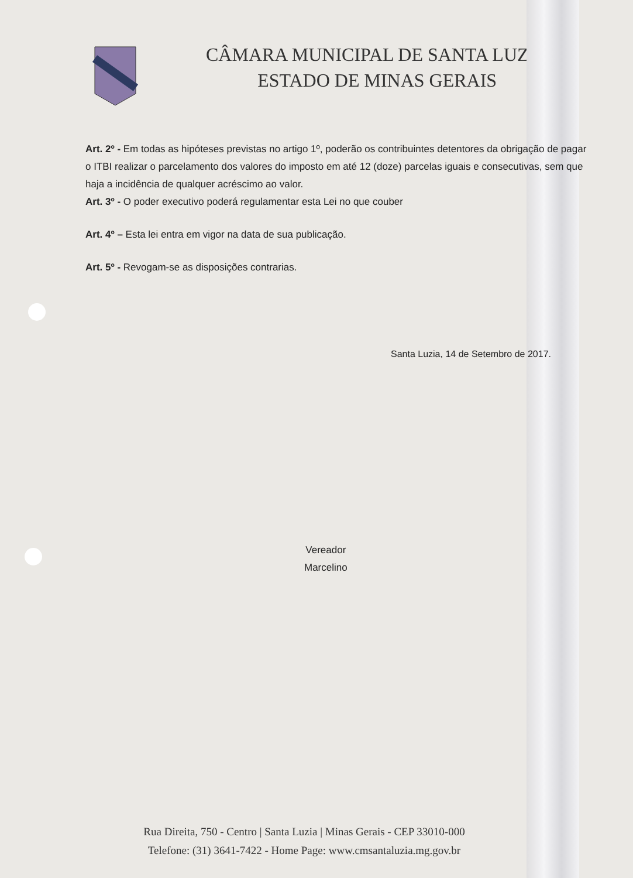CÂMARA MUNICIPAL DE SANTA LUZIA
ESTADO DE MINAS GERAIS
Art. 2º - Em todas as hipóteses previstas no artigo 1º, poderão os contribuintes detentores da obrigação de pagar o ITBI realizar o parcelamento dos valores do imposto em até 12 (doze) parcelas iguais e consecutivas, sem que haja a incidência de qualquer acréscimo ao valor.
Art. 3º - O poder executivo poderá regulamentar esta Lei no que couber
Art. 4º – Esta lei entra em vigor na data de sua publicação.
Art. 5º - Revogam-se as disposições contrarias.
Santa Luzia, 14 de Setembro de 2017.
Vereador
Marcelino
Rua Direita, 750 - Centro | Santa Luzia | Minas Gerais - CEP 33010-000
Telefone: (31) 3641-7422 - Home Page: www.cmsantaluzia.mg.gov.br